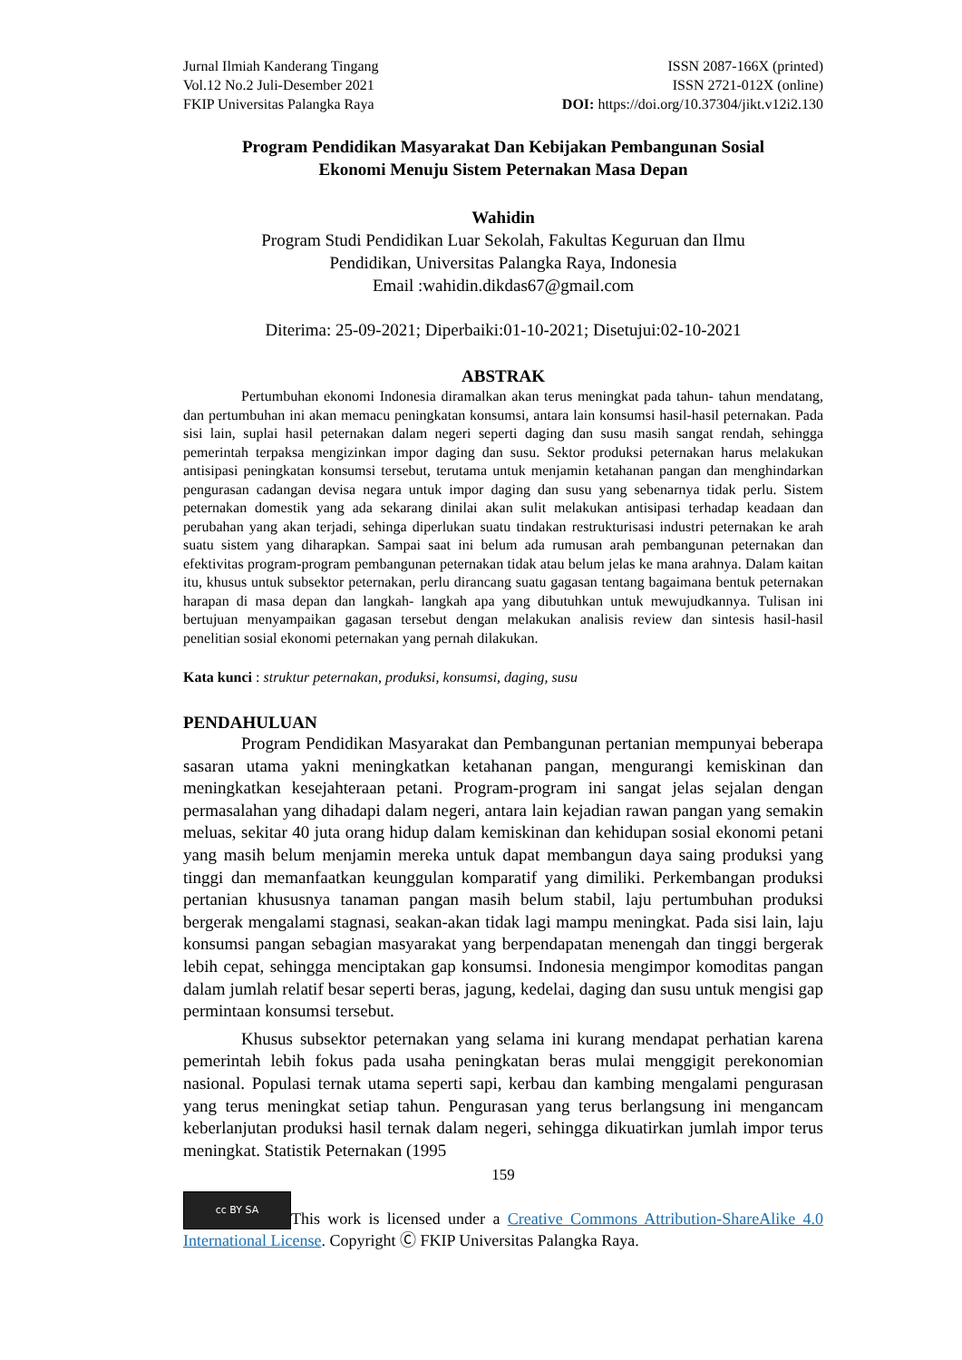Jurnal Ilmiah Kanderang Tingang
Vol.12 No.2 Juli-Desember 2021
FKIP Universitas Palangka Raya
ISSN 2087-166X (printed)
ISSN 2721-012X (online)
DOI: https://doi.org/10.37304/jikt.v12i2.130
Program Pendidikan Masyarakat Dan Kebijakan Pembangunan Sosial
Ekonomi Menuju Sistem Peternakan Masa Depan
Wahidin
Program Studi Pendidikan Luar Sekolah, Fakultas Keguruan dan Ilmu
Pendidikan, Universitas Palangka Raya, Indonesia
Email :wahidin.dikdas67@gmail.com
Diterima: 25-09-2021; Diperbaiki:01-10-2021; Disetujui:02-10-2021
ABSTRAK
Pertumbuhan ekonomi Indonesia diramalkan akan terus meningkat pada tahun- tahun mendatang, dan pertumbuhan ini akan memacu peningkatan konsumsi, antara lain konsumsi hasil-hasil peternakan. Pada sisi lain, suplai hasil peternakan dalam negeri seperti daging dan susu masih sangat rendah, sehingga pemerintah terpaksa mengizinkan impor daging dan susu. Sektor produksi peternakan harus melakukan antisipasi peningkatan konsumsi tersebut, terutama untuk menjamin ketahanan pangan dan menghindarkan pengurasan cadangan devisa negara untuk impor daging dan susu yang sebenarnya tidak perlu. Sistem peternakan domestik yang ada sekarang dinilai akan sulit melakukan antisipasi terhadap keadaan dan perubahan yang akan terjadi, sehinga diperlukan suatu tindakan restrukturisasi industri peternakan ke arah suatu sistem yang diharapkan. Sampai saat ini belum ada rumusan arah pembangunan peternakan dan efektivitas program-program pembangunan peternakan tidak atau belum jelas ke mana arahnya. Dalam kaitan itu, khusus untuk subsektor peternakan, perlu dirancang suatu gagasan tentang bagaimana bentuk peternakan harapan di masa depan dan langkah- langkah apa yang dibutuhkan untuk mewujudkannya. Tulisan ini bertujuan menyampaikan gagasan tersebut dengan melakukan analisis review dan sintesis hasil-hasil penelitian sosial ekonomi peternakan yang pernah dilakukan.
Kata kunci : struktur peternakan, produksi, konsumsi, daging, susu
PENDAHULUAN
Program Pendidikan Masyarakat dan Pembangunan pertanian mempunyai beberapa sasaran utama yakni meningkatkan ketahanan pangan, mengurangi kemiskinan dan meningkatkan kesejahteraan petani. Program-program ini sangat jelas sejalan dengan permasalahan yang dihadapi dalam negeri, antara lain kejadian rawan pangan yang semakin meluas, sekitar 40 juta orang hidup dalam kemiskinan dan kehidupan sosial ekonomi petani yang masih belum menjamin mereka untuk dapat membangun daya saing produksi yang tinggi dan memanfaatkan keunggulan komparatif yang dimiliki. Perkembangan produksi pertanian khususnya tanaman pangan masih belum stabil, laju pertumbuhan produksi bergerak mengalami stagnasi, seakan-akan tidak lagi mampu meningkat. Pada sisi lain, laju konsumsi pangan sebagian masyarakat yang berpendapatan menengah dan tinggi bergerak lebih cepat, sehingga menciptakan gap konsumsi. Indonesia mengimpor komoditas pangan dalam jumlah relatif besar seperti beras, jagung, kedelai, daging dan susu untuk mengisi gap permintaan konsumsi tersebut.
Khusus subsektor peternakan yang selama ini kurang mendapat perhatian karena pemerintah lebih fokus pada usaha peningkatan beras mulai menggigit perekonomian nasional. Populasi ternak utama seperti sapi, kerbau dan kambing mengalami pengurasan yang terus meningkat setiap tahun. Pengurasan yang terus berlangsung ini mengancam keberlanjutan produksi hasil ternak dalam negeri, sehingga dikuatirkan jumlah impor terus meningkat. Statistik Peternakan (1995
159
cc BY SA This work is licensed under a Creative Commons Attribution-ShareAlike 4.0 International License. Copyright Ⓒ FKIP Universitas Palangka Raya.